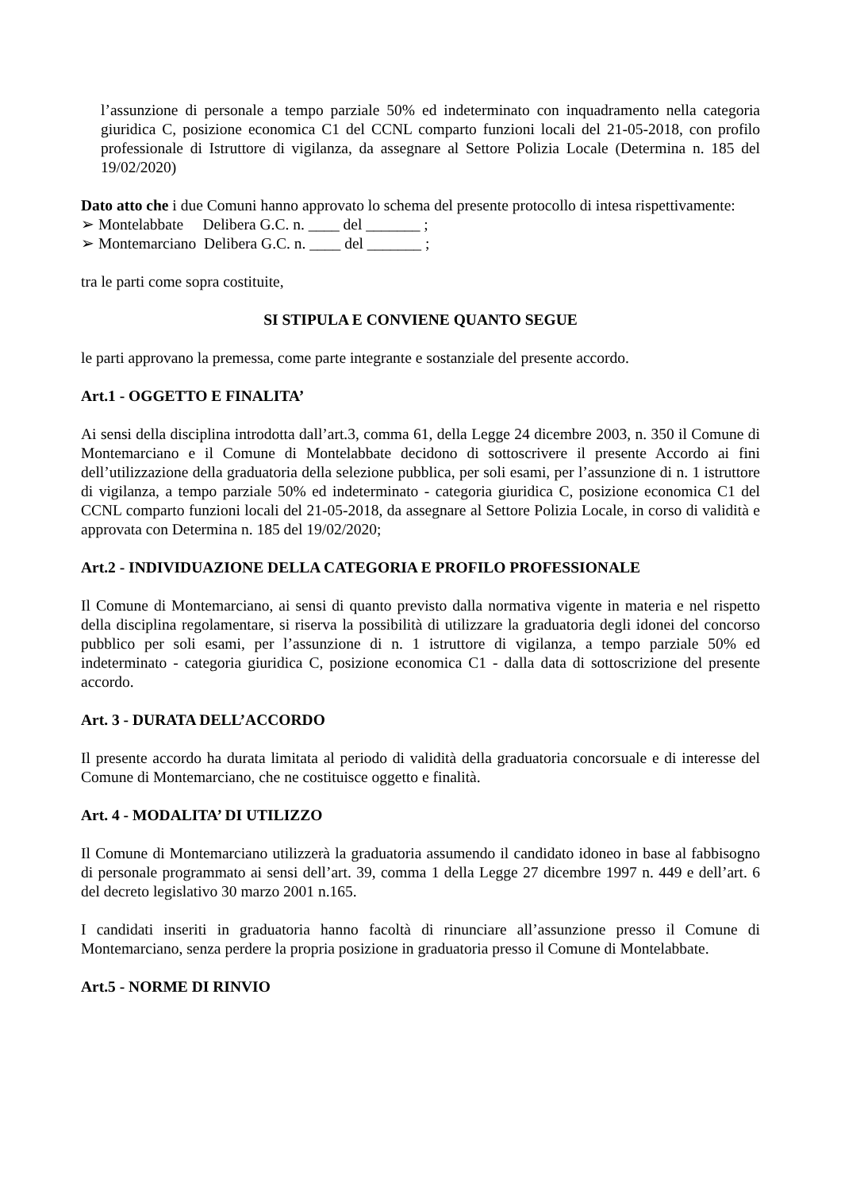l’assunzione di personale a tempo parziale 50% ed indeterminato con inquadramento nella categoria giuridica C, posizione economica C1 del CCNL comparto funzioni locali del 21-05-2018, con profilo professionale di Istruttore di vigilanza, da assegnare al Settore Polizia Locale (Determina n. 185 del 19/02/2020)
Dato atto che i due Comuni hanno approvato lo schema del presente protocollo di intesa rispettivamente:
➢ Montelabbate Delibera G.C. n. ____ del _______ ;
➢ Montemarciano Delibera G.C. n. ____ del _______ ;
tra le parti come sopra costituite,
SI STIPULA E CONVIENE QUANTO SEGUE
le parti approvano la premessa, come parte integrante e sostanziale del presente accordo.
Art.1 - OGGETTO E FINALITA’
Ai sensi della disciplina introdotta dall’art.3, comma 61, della Legge 24 dicembre 2003, n. 350 il Comune di Montemarciano e il Comune di Montelabbate decidono di sottoscrivere il presente Accordo ai fini dell’utilizzazione della graduatoria della selezione pubblica, per soli esami, per l’assunzione di n. 1 istruttore di vigilanza, a tempo parziale 50% ed indeterminato - categoria giuridica C, posizione economica C1 del CCNL comparto funzioni locali del 21-05-2018, da assegnare al Settore Polizia Locale, in corso di validità e approvata con Determina n. 185 del 19/02/2020;
Art.2 - INDIVIDUAZIONE DELLA CATEGORIA E PROFILO PROFESSIONALE
Il Comune di Montemarciano, ai sensi di quanto previsto dalla normativa vigente in materia e nel rispetto della disciplina regolamentare, si riserva la possibilità di utilizzare la graduatoria degli idonei del concorso pubblico per soli esami, per l’assunzione di n. 1 istruttore di vigilanza, a tempo parziale 50% ed indeterminato - categoria giuridica C, posizione economica C1 - dalla data di sottoscrizione del presente accordo.
Art. 3 - DURATA DELL’ACCORDO
Il presente accordo ha durata limitata al periodo di validità della graduatoria concorsuale e di interesse del Comune di Montemarciano, che ne costituisce oggetto e finalità.
Art. 4 - MODALITA’ DI UTILIZZO
Il Comune di Montemarciano utilizzerà la graduatoria assumendo il candidato idoneo in base al fabbisogno di personale programmato ai sensi dell’art. 39, comma 1 della Legge 27 dicembre 1997 n. 449 e dell’art. 6 del decreto legislativo 30 marzo 2001 n.165.
I candidati inseriti in graduatoria hanno facoltà di rinunciare all’assunzione presso il Comune di Montemarciano, senza perdere la propria posizione in graduatoria presso il Comune di Montelabbate.
Art.5 - NORME DI RINVIO